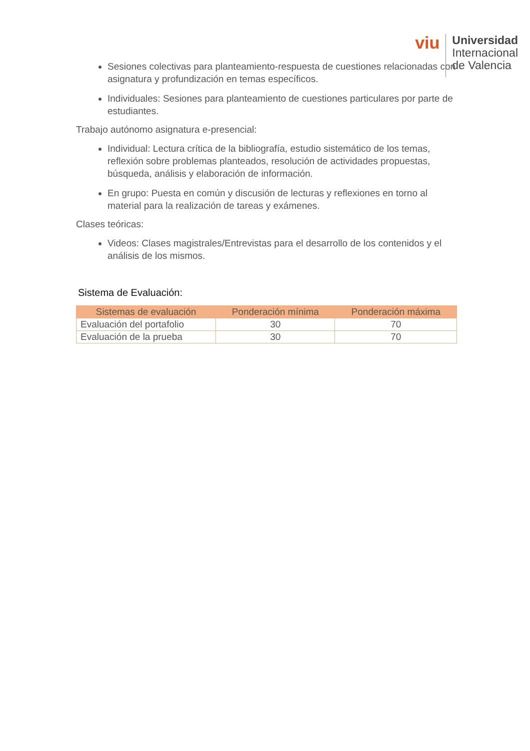viu
Universidad
Internacional
de Valencia
Sesiones colectivas para planteamiento-respuesta de cuestiones relacionadas con asignatura y profundización en temas específicos.
Individuales: Sesiones para planteamiento de cuestiones particulares por parte de estudiantes.
Trabajo autónomo asignatura e-presencial:
Individual: Lectura crítica de la bibliografía, estudio sistemático de los temas, reflexión sobre problemas planteados, resolución de actividades propuestas, búsqueda, análisis y elaboración de información.
En grupo: Puesta en común y discusión de lecturas y reflexiones en torno al material para la realización de tareas y exámenes.
Clases teóricas:
Videos: Clases magistrales/Entrevistas para el desarrollo de los contenidos y el análisis de los mismos.
Sistema de Evaluación:
| Sistemas de evaluación | Ponderación mínima | Ponderación máxima |
| --- | --- | --- |
| Evaluación del portafolio | 30 | 70 |
| Evaluación de la prueba | 30 | 70 |